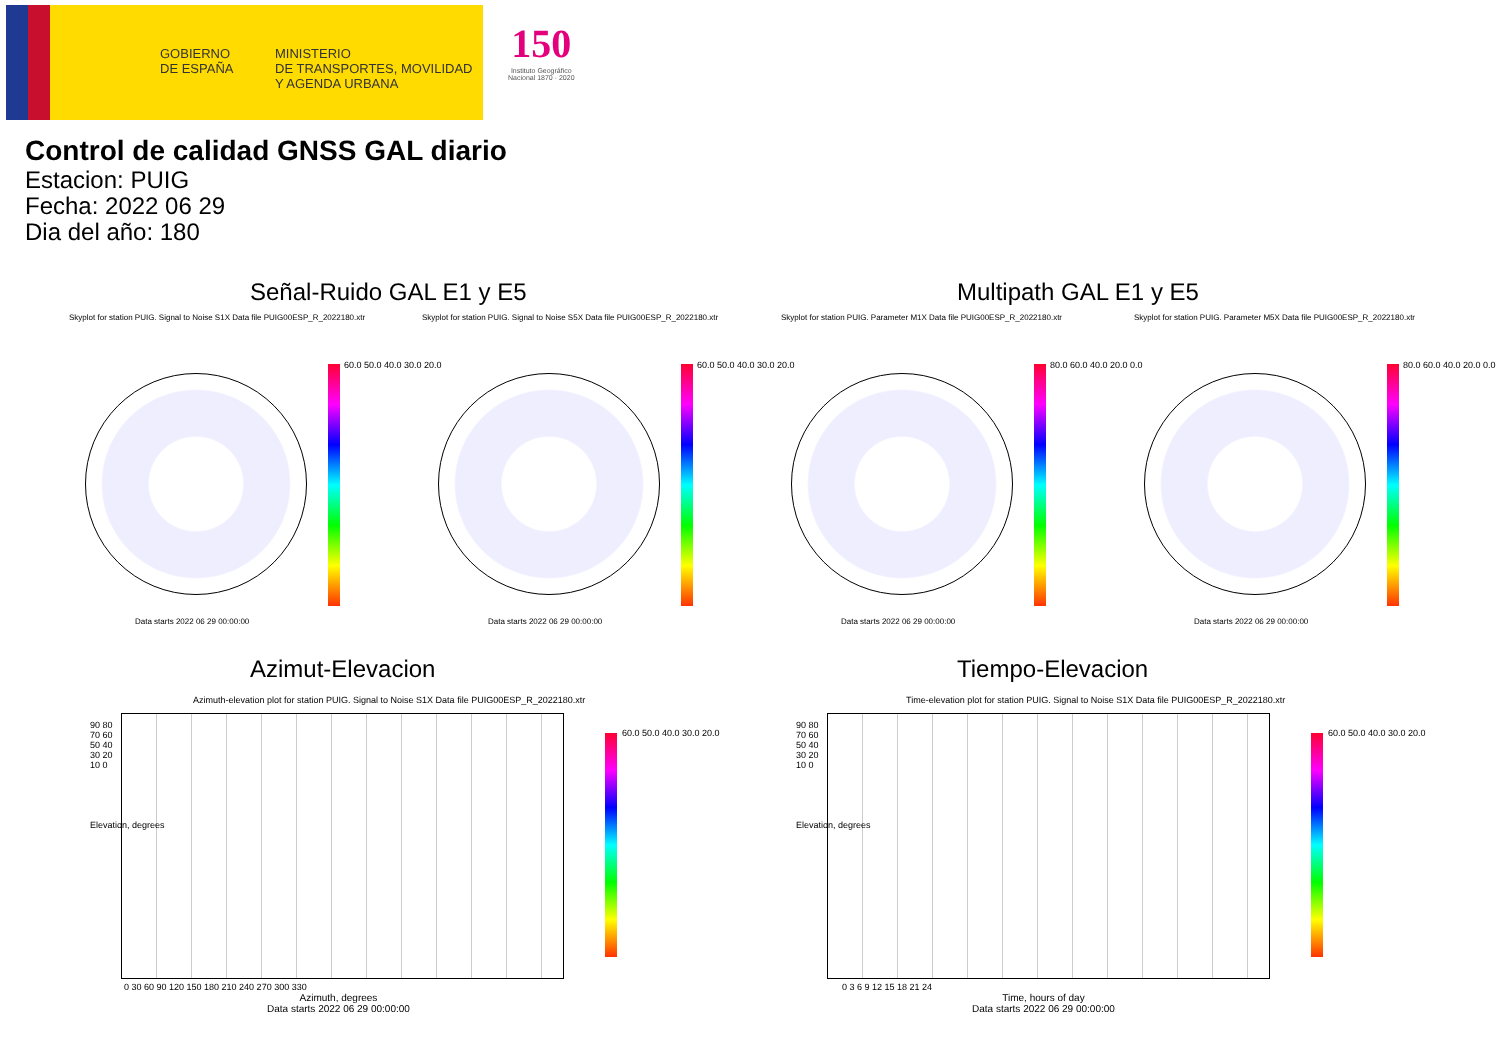GOBIERNO
DE ESPAÑA
MINISTERIO
DE TRANSPORTES, MOVILIDAD
Y AGENDA URBANA
150
Instituto Geográfico
Nacional 1870 · 2020
Control de calidad GNSS GAL diario
Estacion: PUIG
Fecha: 2022 06 29
Dia del año: 180
Señal-Ruido GAL E1 y E5 Multipath GAL E1 y E5
Skyplot for station PUIG. Signal to Noise S1X Data file PUIG00ESP_R_2022180.xtr
Skyplot for station PUIG. Signal to Noise S5X Data file PUIG00ESP_R_2022180.xtr
Skyplot for station PUIG. Parameter M1X Data file PUIG00ESP_R_2022180.xtr
Skyplot for station PUIG. Parameter M5X Data file PUIG00ESP_R_2022180.xtr
60.0 50.0 40.0 30.0 20.0 60.0 50.0 40.0 30.0 20.0 80.0 60.0 40.0 20.0 0.0 80.0 60.0 40.0 20.0 0.0
Data starts 2022 06 29 00:00:00
Data starts 2022 06 29 00:00:00
Data starts 2022 06 29 00:00:00
Data starts 2022 06 29 00:00:00
Azimut-Elevacion Tiempo-Elevacion
Azimuth-elevation plot for station PUIG. Signal to Noise S1X Data file PUIG00ESP_R_2022180.xtr
Time-elevation plot for station PUIG. Signal to Noise S1X Data file PUIG00ESP_R_2022180.xtr
90 80 70 60 50 40 30 20 10 0
90 80 70 60 50 40 30 20 10 0
Elevation, degrees Elevation, degrees
0 30 60 90 120 150 180 210 240 270 300 330
0 3 6 9 12 15 18 21 24
Azimuth, degrees
Data starts 2022 06 29 00:00:00
Time, hours of day
Data starts 2022 06 29 00:00:00
60.0 50.0 40.0 30.0 20.0 60.0 50.0 40.0 30.0 20.0